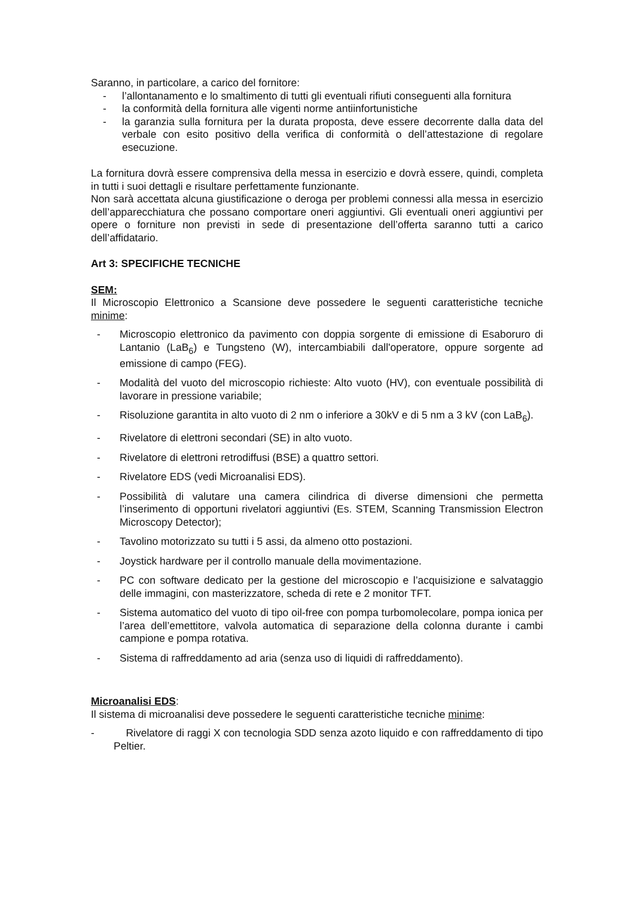Saranno, in particolare, a carico del fornitore:
- l’allontanamento e lo smaltimento di tutti gli eventuali rifiuti conseguenti alla fornitura
- la conformità della fornitura alle vigenti norme antiinfortunistiche
- la garanzia sulla fornitura per la durata proposta, deve essere decorrente dalla data del verbale con esito positivo della verifica di conformità o dell’attestazione di regolare esecuzione.
La fornitura dovrà essere comprensiva della messa in esercizio e dovrà essere, quindi, completa in tutti i suoi dettagli e risultare perfettamente funzionante.
Non sarà accettata alcuna giustificazione o deroga per problemi connessi alla messa in esercizio dell’apparecchiatura che possano comportare oneri aggiuntivi. Gli eventuali oneri aggiuntivi per opere o forniture non previsti in sede di presentazione dell’offerta saranno tutti a carico dell’affidatario.
Art 3: SPECIFICHE TECNICHE
SEM:
Il Microscopio Elettronico a Scansione deve possedere le seguenti caratteristiche tecniche minime:
- Microscopio elettronico da pavimento con doppia sorgente di emissione di Esaboruro di Lantanio (LaB<sub>6</sub>) e Tungsteno (W), intercambiabili dall'operatore, oppure sorgente ad emissione di campo (FEG).
- Modalità del vuoto del microscopio richieste: Alto vuoto (HV), con eventuale possibilità di lavorare in pressione variabile;
- Risoluzione garantita in alto vuoto di 2 nm o inferiore a 30kV e di 5 nm a 3 kV (con LaB<sub>6</sub>).
- Rivelatore di elettroni secondari (SE) in alto vuoto.
- Rivelatore di elettroni retrodiffusi (BSE) a quattro settori.
- Rivelatore EDS (vedi Microanalisi EDS).
- Possibilità di valutare una camera cilindrica di diverse dimensioni che permetta l’inserimento di opportuni rivelatori aggiuntivi (Es. STEM, Scanning Transmission Electron Microscopy Detector);
- Tavolino motorizzato su tutti i 5 assi, da almeno otto postazioni.
- Joystick hardware per il controllo manuale della movimentazione.
- PC con software dedicato per la gestione del microscopio e l’acquisizione e salvataggio delle immagini, con masterizzatore, scheda di rete e 2 monitor TFT.
- Sistema automatico del vuoto di tipo oil-free con pompa turbomolecolare, pompa ionica per l’area dell’emettitore, valvola automatica di separazione della colonna durante i cambi campione e pompa rotativa.
- Sistema di raffreddamento ad aria (senza uso di liquidi di raffreddamento).
Microanalisi EDS:
Il sistema di microanalisi deve possedere le seguenti caratteristiche tecniche minime:
- Rivelatore di raggi X con tecnologia SDD senza azoto liquido e con raffreddamento di tipo Peltier.